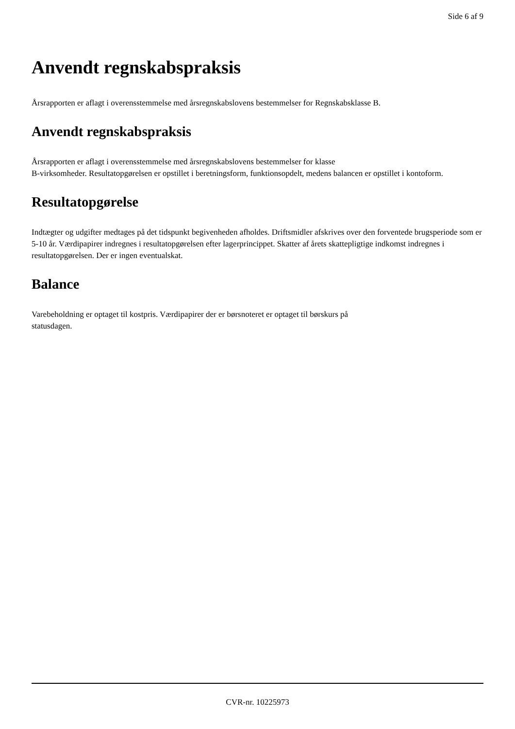Side 6 af 9
Anvendt regnskabspraksis
Årsrapporten er aflagt i overensstemmelse med årsregnskabslovens bestemmelser for Regnskabsklasse B.
Anvendt regnskabspraksis
Årsrapporten er aflagt i overensstemmelse med årsregnskabslovens bestemmelser for klasse
B-virksomheder. Resultatopgørelsen er opstillet i beretningsform, funktionsopdelt, medens balancen er opstillet i kontoform.
Resultatopgørelse
Indtægter og udgifter medtages på det tidspunkt begivenheden afholdes. Driftsmidler afskrives over den forventede brugsperiode som er 5-10 år. Værdipapirer indregnes i resultatopgørelsen efter lagerprincippet. Skatter af årets skattepligtige indkomst indregnes i resultatopgørelsen. Der er ingen eventualskat.
Balance
Varebeholdning er optaget til kostpris. Værdipapirer der er børsnoteret er optaget til børskurs på
statusdagen.
CVR-nr. 10225973